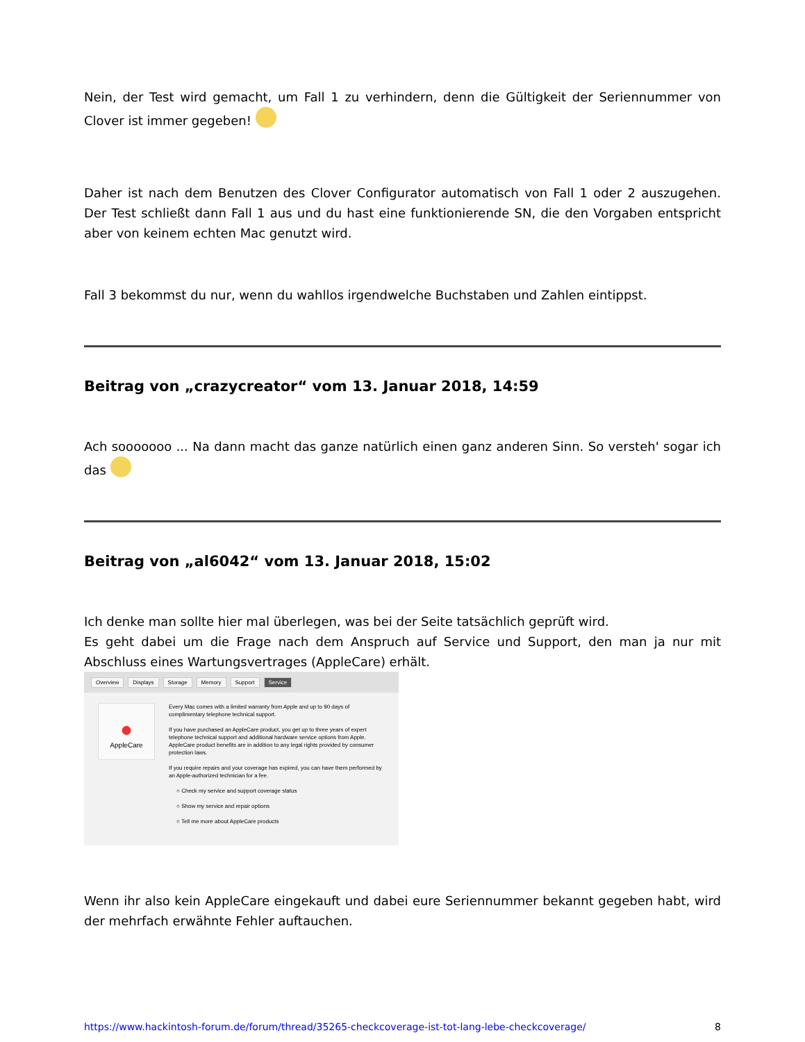Nein, der Test wird gemacht, um Fall 1 zu verhindern, denn die Gültigkeit der Seriennummer von Clover ist immer gegeben!
Daher ist nach dem Benutzen des Clover Configurator automatisch von Fall 1 oder 2 auszugehen. Der Test schließt dann Fall 1 aus und du hast eine funktionierende SN, die den Vorgaben entspricht aber von keinem echten Mac genutzt wird.
Fall 3 bekommst du nur, wenn du wahllos irgendwelche Buchstaben und Zahlen eintippst.
Beitrag von „crazycreator“ vom 13. Januar 2018, 14:59
Ach sooooooo ... Na dann macht das ganze natürlich einen ganz anderen Sinn. So versteh' sogar ich das
Beitrag von „al6042“ vom 13. Januar 2018, 15:02
Ich denke man sollte hier mal überlegen, was bei der Seite tatsächlich geprüft wird.
Es geht dabei um die Frage nach dem Anspruch auf Service und Support, den man ja nur mit Abschluss eines Wartungsvertrages (AppleCare) erhält.
Overview Displays Storage Memory Support Service
●
AppleCare
Every Mac comes with a limited warranty from Apple and up to 90 days of complimentary telephone technical support.
If you have purchased an AppleCare product, you get up to three years of expert telephone technical support and additional hardware service options from Apple. AppleCare product benefits are in addition to any legal rights provided by consumer protection laws.
If you require repairs and your coverage has expired, you can have them performed by an Apple-authorized technician for a fee.
○ Check my service and support coverage status
○ Show my service and repair options
○ Tell me more about AppleCare products
Wenn ihr also kein AppleCare eingekauft und dabei eure Seriennummer bekannt gegeben habt, wird der mehrfach erwähnte Fehler auftauchen.
https://www.hackintosh-forum.de/forum/thread/35265-checkcoverage-ist-tot-lang-lebe-checkcoverage/ 8